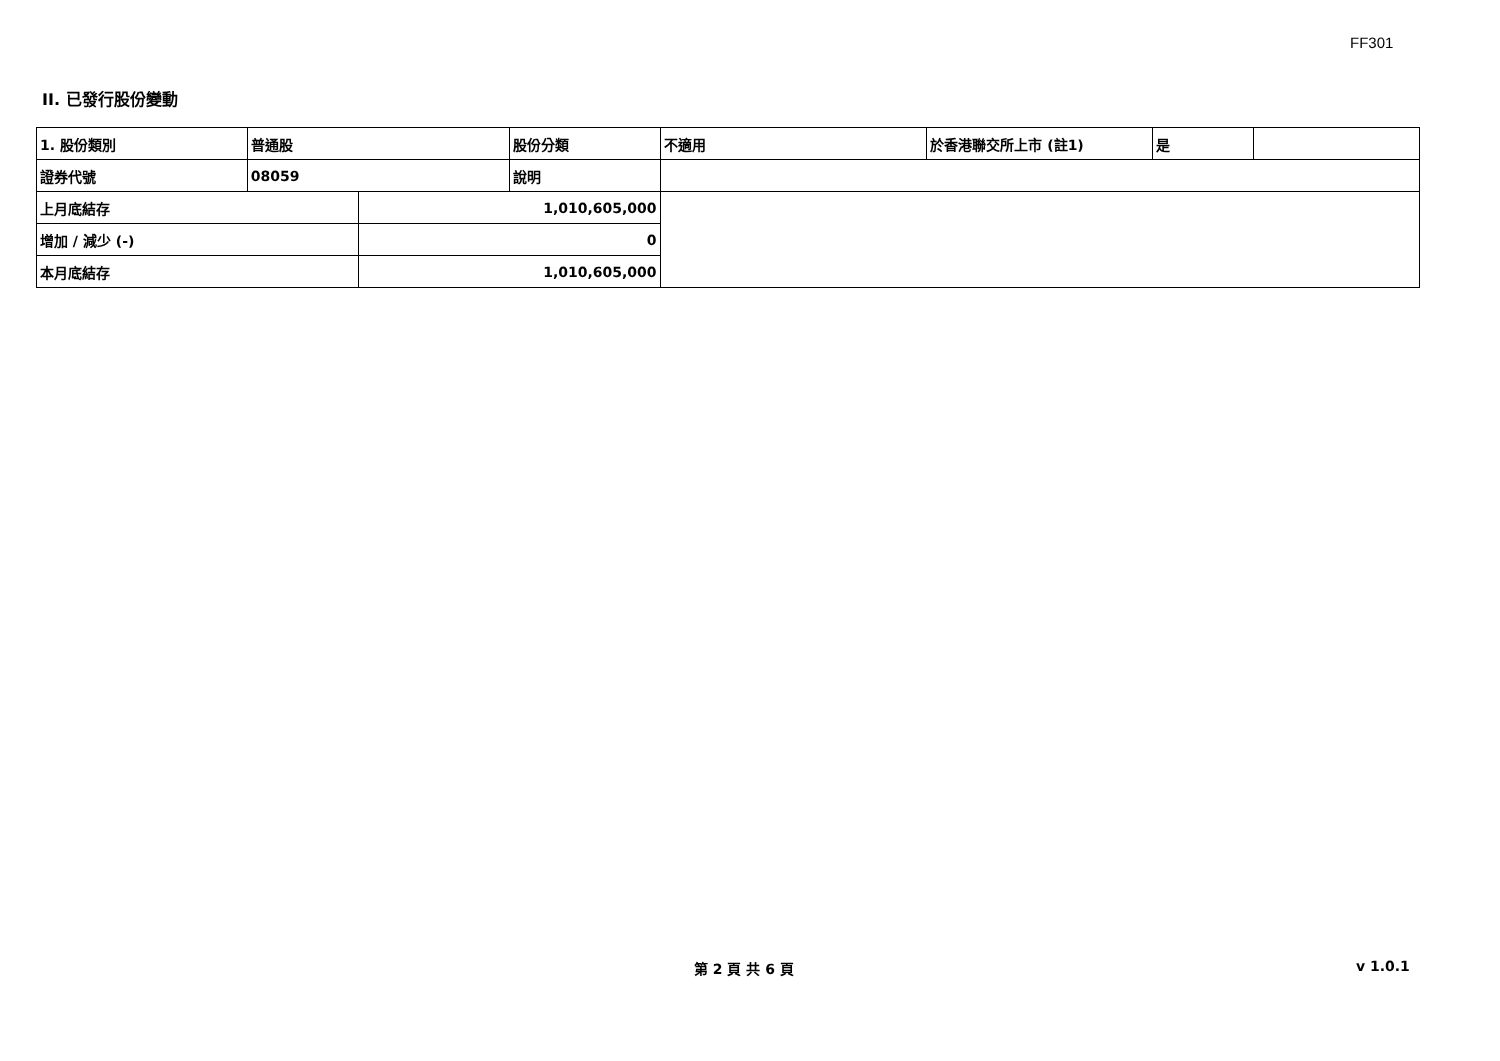FF301
II. 已發行股份變動
| 1. 股份類別 | 普通股 | | 股份分類 | 不適用 | 於香港聯交所上市 (註1) | 是 | |
| 證券代號 | 08059 | | 說明 | | | | |
| 上月底結存 | | 1,010,605,000 | | | | | |
| 增加 / 減少 (-) | | 0 | | | | | |
| 本月底結存 | | 1,010,605,000 | | | | | |
第 2 頁 共 6 頁 v 1.0.1